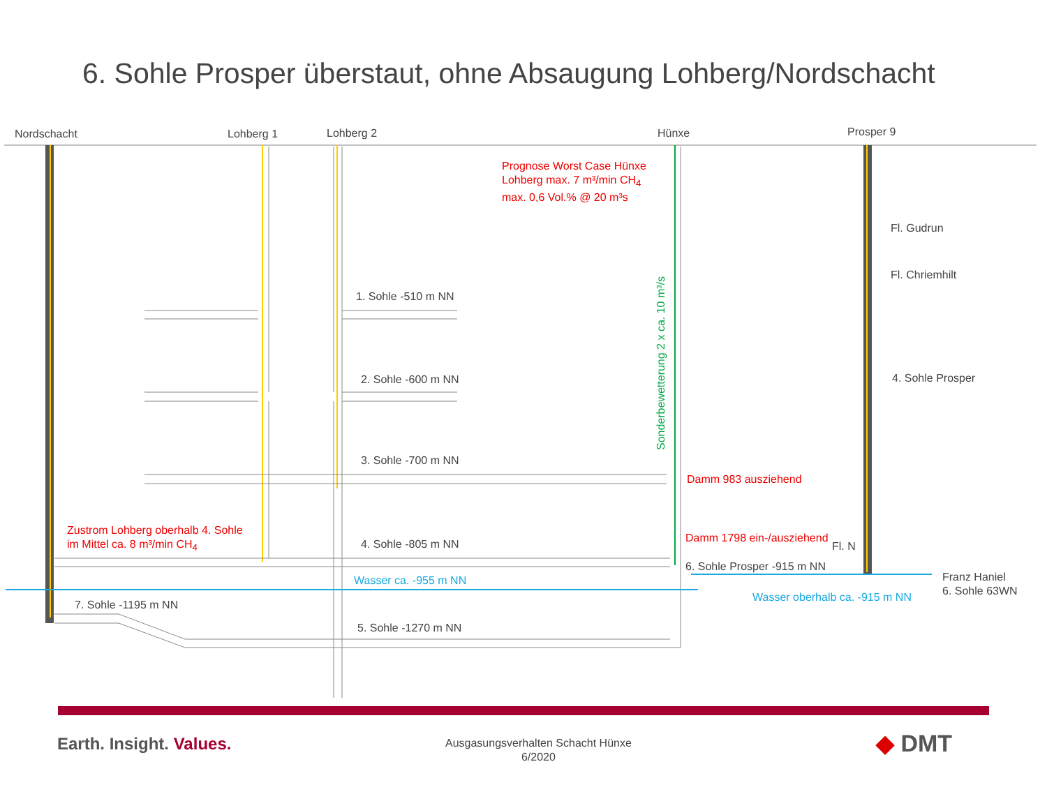6. Sohle Prosper überstaut, ohne Absaugung Lohberg/Nordschacht
Nordschacht Lohberg 1 Lohberg 2 Hünxe Prosper 9
Prognose Worst Case Hünxe
Lohberg max. 7 m³/min CH<sub>4</sub>
max. 0,6 Vol.% @ 20 m³s
Fl. Gudrun
Fl. Chriemhilt
1. Sohle -510 m NN
2. Sohle -600 m NN 4. Sohle Prosper
Sonderbewetterung 2 x ca. 10 m³/s
3. Sohle -700 m NN
Damm 983 ausziehend
Zustrom Lohberg oberhalb 4. Sohle
im Mittel ca. 8 m³/min CH<sub>4</sub>
Damm 1798 ein-/ausziehend
4. Sohle -805 m NN Fl. N
6. Sohle Prosper -915 m NN
Wasser ca. -955 m NN
Franz Haniel
6. Sohle 63WN
Wasser oberhalb ca. -915 m NN
7. Sohle -1195 m NN
5. Sohle -1270 m NN
Earth. Insight. Values.
Ausgasungsverhalten Schacht Hünxe
6/2020
◆ DMT